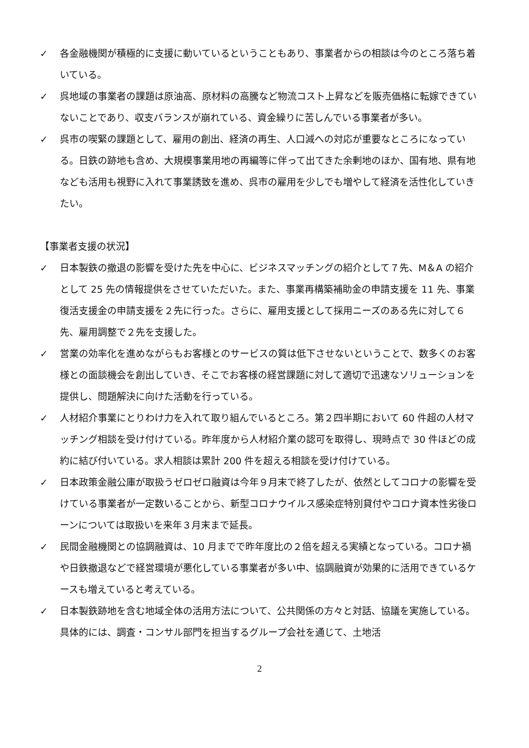✓ 各金融機関が積極的に支援に動いているということもあり、事業者からの相談は今のところ落ち着いている。
✓ 呉地域の事業者の課題は原油高、原材料の高騰など物流コスト上昇などを販売価格に転嫁できていないことであり、収支バランスが崩れている、資金繰りに苦しんでいる事業者が多い。
✓ 呉市の喫緊の課題として、雇用の創出、経済の再生、人口減への対応が重要なところになっている。日鉄の跡地も含め、大規模事業用地の再編等に伴って出てきた余剰地のほか、国有地、県有地なども活用も視野に入れて事業誘致を進め、呉市の雇用を少しでも増やして経済を活性化していきたい。
【事業者支援の状況】
✓ 日本製鉄の撤退の影響を受けた先を中心に、ビジネスマッチングの紹介として７先、M＆A の紹介として 25 先の情報提供をさせていただいた。また、事業再構築補助金の申請支援を 11 先、事業復活支援金の申請支援を２先に行った。さらに、雇用支援として採用ニーズのある先に対して６先、雇用調整で２先を支援した。
✓ 営業の効率化を進めながらもお客様とのサービスの質は低下させないということで、数多くのお客様との面談機会を創出していき、そこでお客様の経営課題に対して適切で迅速なソリューションを提供し、問題解決に向けた活動を行っている。
✓ 人材紹介事業にとりわけ力を入れて取り組んでいるところ。第２四半期において 60 件超の人材マッチング相談を受け付けている。昨年度から人材紹介業の認可を取得し、現時点で 30 件ほどの成約に結び付いている。求人相談は累計 200 件を超える相談を受け付けている。
✓ 日本政策金融公庫が取扱うゼロゼロ融資は今年９月末で終了したが、依然としてコロナの影響を受けている事業者が一定数いることから、新型コロナウイルス感染症特別貸付やコロナ資本性劣後ローンについては取扱いを来年３月末まで延長。
✓ 民間金融機関との協調融資は、10 月までで昨年度比の２倍を超える実績となっている。コロナ禍や日鉄撤退などで経営環境が悪化している事業者が多い中、協調融資が効果的に活用できているケースも増えていると考えている。
✓ 日本製鉄跡地を含む地域全体の活用方法について、公共関係の方々と対話、協議を実施している。具体的には、調査・コンサル部門を担当するグループ会社を通じて、土地活
2